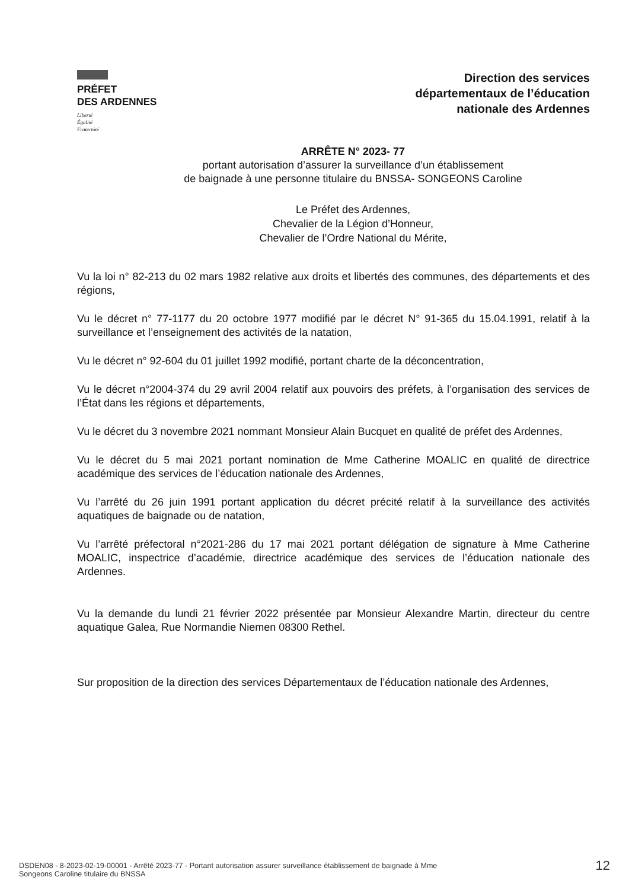PRÉFET
DES ARDENNES
Liberté
Égalité
Fraternité
Direction des services
départementaux de l’éducation
nationale des Ardennes
ARRÊTE N° 2023- 77
portant autorisation d’assurer la surveillance d’un établissement
de baignade à une personne titulaire du BNSSA- SONGEONS Caroline
Le Préfet des Ardennes,
Chevalier de la Légion d’Honneur,
Chevalier de l’Ordre National du Mérite,
Vu la loi n° 82-213 du 02 mars 1982 relative aux droits et libertés des communes, des départements et des régions,
Vu le décret n° 77-1177 du 20 octobre 1977 modifié par le décret N° 91-365 du 15.04.1991, relatif à la surveillance et l’enseignement des activités de la natation,
Vu le décret n° 92-604 du 01 juillet 1992 modifié, portant charte de la déconcentration,
Vu le décret n°2004-374 du 29 avril 2004 relatif aux pouvoirs des préfets, à l’organisation des services de l’État dans les régions et départements,
Vu le décret du 3 novembre 2021 nommant Monsieur Alain Bucquet en qualité de préfet des Ardennes,
Vu le décret du 5 mai 2021 portant nomination de Mme Catherine MOALIC en qualité de directrice académique des services de l’éducation nationale des Ardennes,
Vu l’arrêté du 26 juin 1991 portant application du décret précité relatif à la surveillance des activités aquatiques de baignade ou de natation,
Vu l’arrêté préfectoral n°2021-286 du 17 mai 2021 portant délégation de signature à Mme Catherine MOALIC, inspectrice d’académie, directrice académique des services de l’éducation nationale des Ardennes.
Vu la demande du lundi 21 février 2022 présentée par Monsieur Alexandre Martin, directeur du centre aquatique Galea, Rue Normandie Niemen 08300 Rethel.
Sur proposition de la direction des services Départementaux de l’éducation nationale des Ardennes,
DSDEN08 - 8-2023-02-19-00001 - Arrêté 2023-77 - Portant autorisation assurer surveillance établissement de baignade à Mme
Songeons Caroline titulaire du BNSSA
12